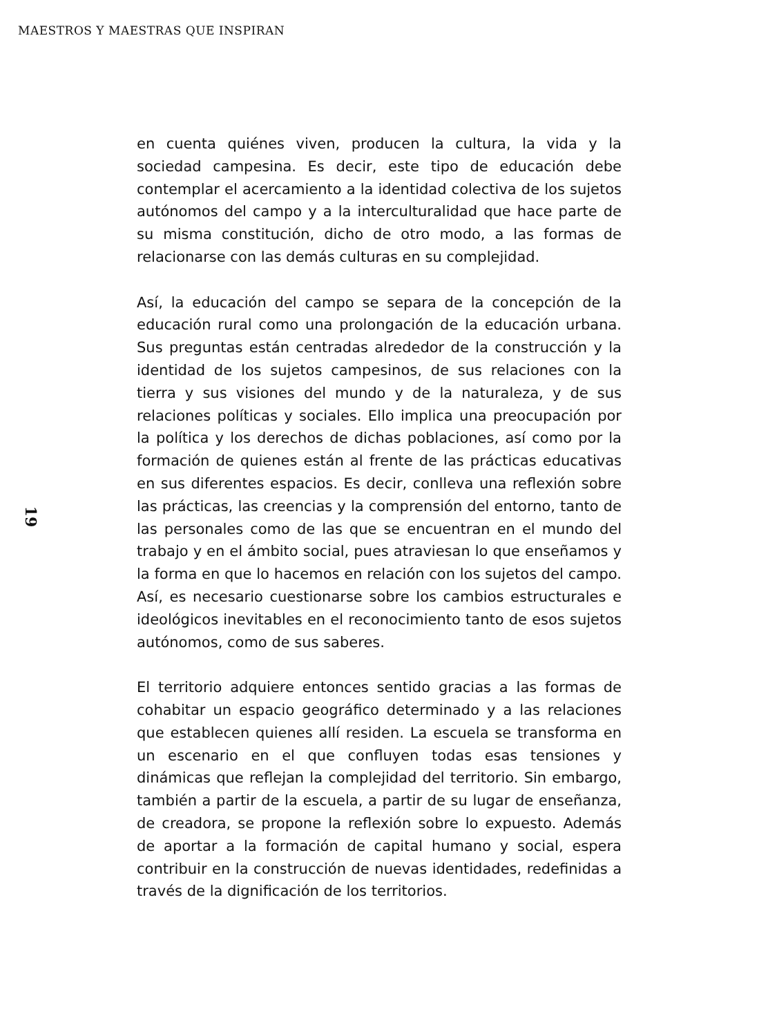MAESTROS Y MAESTRAS QUE INSPIRAN
en cuenta quiénes viven, producen la cultura, la vida y la sociedad campesina. Es decir, este tipo de educación debe contemplar el acercamiento a la identidad colectiva de los sujetos autónomos del campo y a la interculturalidad que hace parte de su misma constitución, dicho de otro modo, a las formas de relacionarse con las demás culturas en su complejidad.
Así, la educación del campo se separa de la concepción de la educación rural como una prolongación de la educación urbana. Sus preguntas están centradas alrededor de la construcción y la identidad de los sujetos campesinos, de sus relaciones con la tierra y sus visiones del mundo y de la naturaleza, y de sus relaciones políticas y sociales. Ello implica una preocupación por la política y los derechos de dichas poblaciones, así como por la formación de quienes están al frente de las prácticas educativas en sus diferentes espacios. Es decir, conlleva una reflexión sobre las prácticas, las creencias y la comprensión del entorno, tanto de las personales como de las que se encuentran en el mundo del trabajo y en el ámbito social, pues atraviesan lo que enseñamos y la forma en que lo hacemos en relación con los sujetos del campo. Así, es necesario cuestionarse sobre los cambios estructurales e ideológicos inevitables en el reconocimiento tanto de esos sujetos autónomos, como de sus saberes.
El territorio adquiere entonces sentido gracias a las formas de cohabitar un espacio geográfico determinado y a las relaciones que establecen quienes allí residen. La escuela se transforma en un escenario en el que confluyen todas esas tensiones y dinámicas que reflejan la complejidad del territorio. Sin embargo, también a partir de la escuela, a partir de su lugar de enseñanza, de creadora, se propone la reflexión sobre lo expuesto. Además de aportar a la formación de capital humano y social, espera contribuir en la construcción de nuevas identidades, redefinidas a través de la dignificación de los territorios.
19